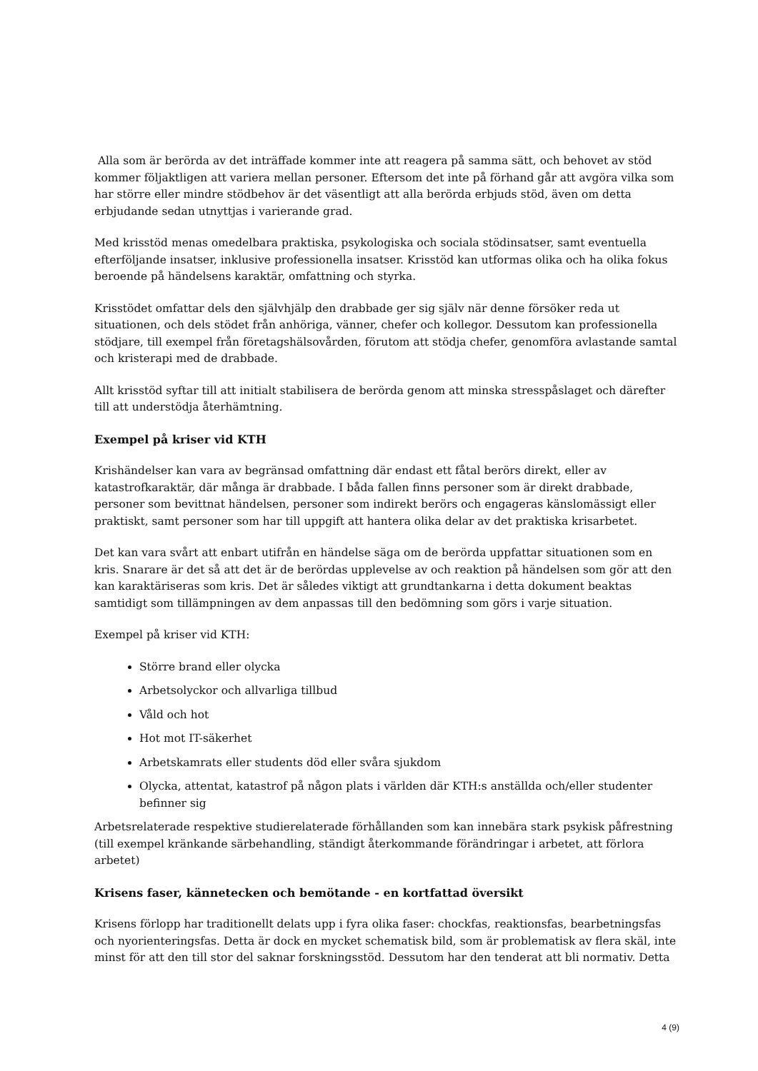Alla som är berörda av det inträffade kommer inte att reagera på samma sätt, och behovet av stöd kommer följaktligen att variera mellan personer. Eftersom det inte på förhand går att avgöra vilka som har större eller mindre stödbehov är det väsentligt att alla berörda erbjuds stöd, även om detta erbjudande sedan utnyttjas i varierande grad.
Med krisstöd menas omedelbara praktiska, psykologiska och sociala stödinsatser, samt eventuella efterföljande insatser, inklusive professionella insatser. Krisstöd kan utformas olika och ha olika fokus beroende på händelsens karaktär, omfattning och styrka.
Krisstödet omfattar dels den självhjälp den drabbade ger sig själv när denne försöker reda ut situationen, och dels stödet från anhöriga, vänner, chefer och kollegor. Dessutom kan professionella stödjare, till exempel från företagshälsovården, förutom att stödja chefer, genomföra avlastande samtal och kristerapi med de drabbade.
Allt krisstöd syftar till att initialt stabilisera de berörda genom att minska stresspåslaget och därefter till att understödja återhämtning.
Exempel på kriser vid KTH
Krishändelser kan vara av begränsad omfattning där endast ett fåtal berörs direkt, eller av katastrofkaraktär, där många är drabbade. I båda fallen finns personer som är direkt drabbade, personer som bevittnat händelsen, personer som indirekt berörs och engageras känslomässigt eller praktiskt, samt personer som har till uppgift att hantera olika delar av det praktiska krisarbetet.
Det kan vara svårt att enbart utifrån en händelse säga om de berörda uppfattar situationen som en kris. Snarare är det så att det är de berördas upplevelse av och reaktion på händelsen som gör att den kan karaktäriseras som kris. Det är således viktigt att grundtankarna i detta dokument beaktas samtidigt som tillämpningen av dem anpassas till den bedömning som görs i varje situation.
Exempel på kriser vid KTH:
Större brand eller olycka
Arbetsolyckor och allvarliga tillbud
Våld och hot
Hot mot IT-säkerhet
Arbetskamrats eller students död eller svåra sjukdom
Olycka, attentat, katastrof på någon plats i världen där KTH:s anställda och/eller studenter befinner sig
Arbetsrelaterade respektive studierelaterade förhållanden som kan innebära stark psykisk påfrestning (till exempel kränkande särbehandling, ständigt återkommande förändringar i arbetet, att förlora arbetet)
Krisens faser, kännetecken och bemötande - en kortfattad översikt
Krisens förlopp har traditionellt delats upp i fyra olika faser: chockfas, reaktionsfas, bearbetningsfas och nyorienteringsfas. Detta är dock en mycket schematisk bild, som är problematisk av flera skäl, inte minst för att den till stor del saknar forskningsstöd. Dessutom har den tenderat att bli normativ. Detta
4 (9)